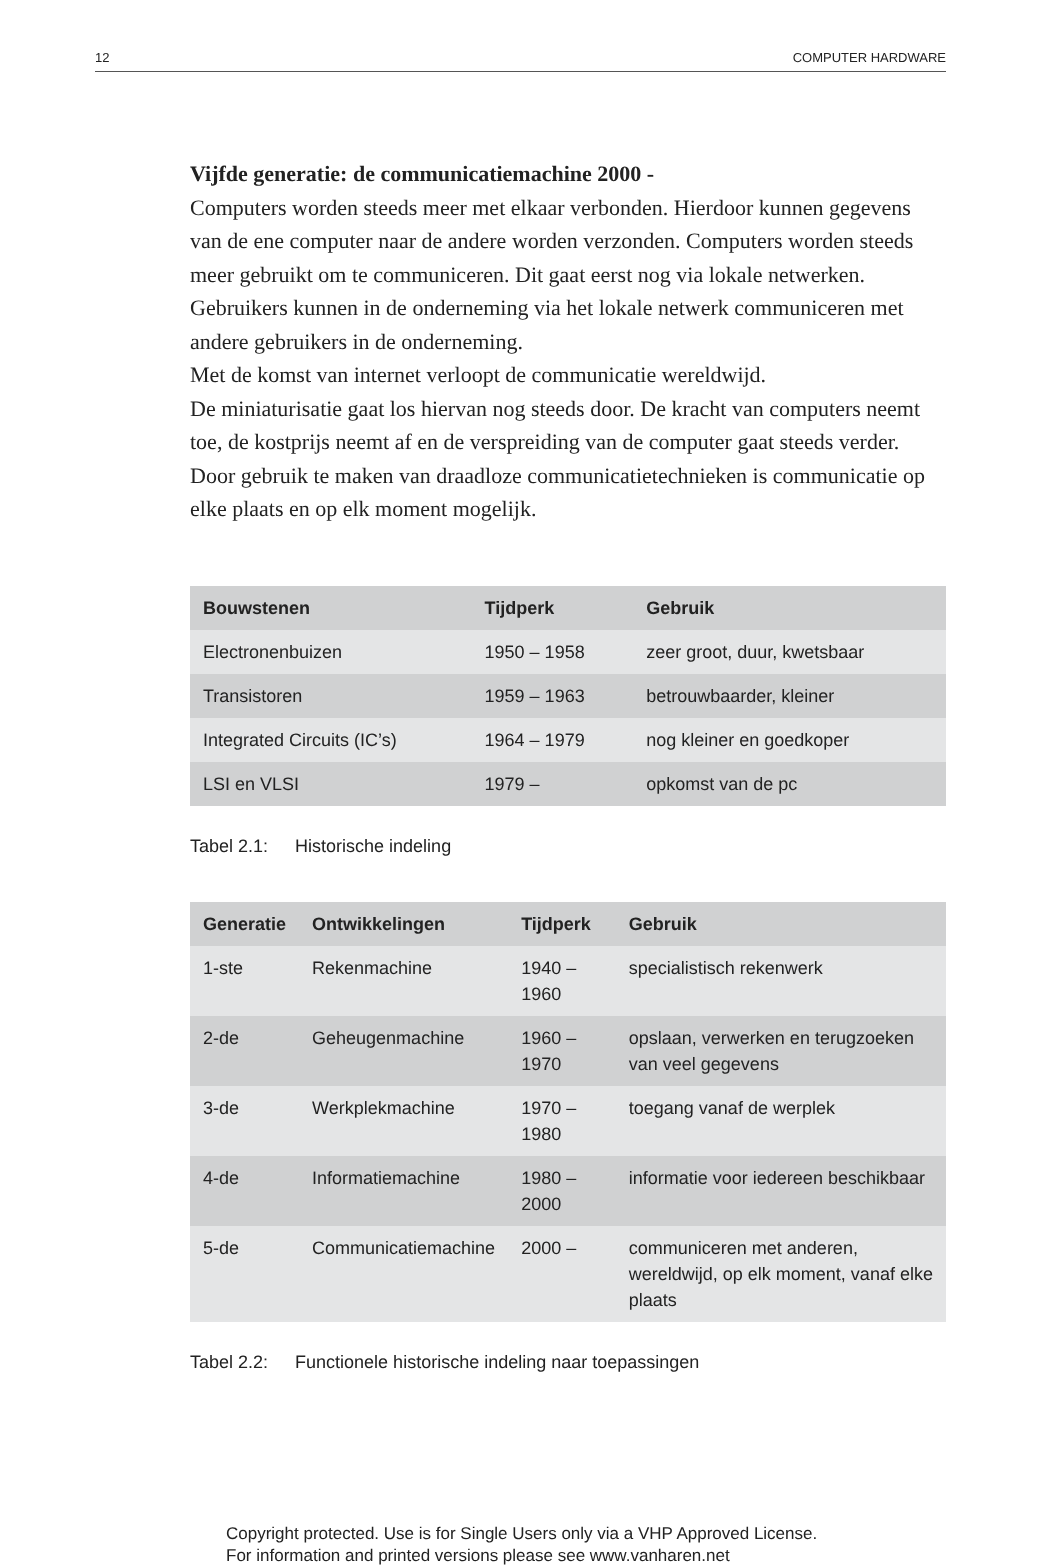12 COMPUTER HARDWARE
Vijfde generatie: de communicatiemachine 2000 -
Computers worden steeds meer met elkaar verbonden. Hierdoor kunnen gegevens van de ene computer naar de andere worden verzonden. Computers worden steeds meer gebruikt om te communiceren. Dit gaat eerst nog via lokale netwerken. Gebruikers kunnen in de onderneming via het lokale netwerk communiceren met andere gebruikers in de onderneming.
Met de komst van internet verloopt de communicatie wereldwijd.
De miniaturisatie gaat los hiervan nog steeds door. De kracht van computers neemt toe, de kostprijs neemt af en de verspreiding van de computer gaat steeds verder.
Door gebruik te maken van draadloze communicatietechnieken is communicatie op elke plaats en op elk moment mogelijk.
| Bouwstenen | Tijdperk | Gebruik |
| --- | --- | --- |
| Electronenbuizen | 1950 – 1958 | zeer groot, duur, kwetsbaar |
| Transistoren | 1959 – 1963 | betrouwbaarder, kleiner |
| Integrated Circuits (IC’s) | 1964 – 1979 | nog kleiner en goedkoper |
| LSI en VLSI | 1979 – | opkomst van de pc |
Tabel 2.1: Historische indeling
| Generatie | Ontwikkelingen | Tijdperk | Gebruik |
| --- | --- | --- | --- |
| 1-ste | Rekenmachine | 1940 – 1960 | specialistisch rekenwerk |
| 2-de | Geheugenmachine | 1960 – 1970 | opslaan, verwerken en terugzoeken van veel gegevens |
| 3-de | Werkplekmachine | 1970 – 1980 | toegang vanaf de werplek |
| 4-de | Informatiemachine | 1980 – 2000 | informatie voor iedereen beschikbaar |
| 5-de | Communicatiemachine | 2000 – | communiceren met anderen, wereldwijd, op elk moment, vanaf elke plaats |
Tabel 2.2: Functionele historische indeling naar toepassingen
Copyright protected. Use is for Single Users only via a VHP Approved License.
For information and printed versions please see www.vanharen.net